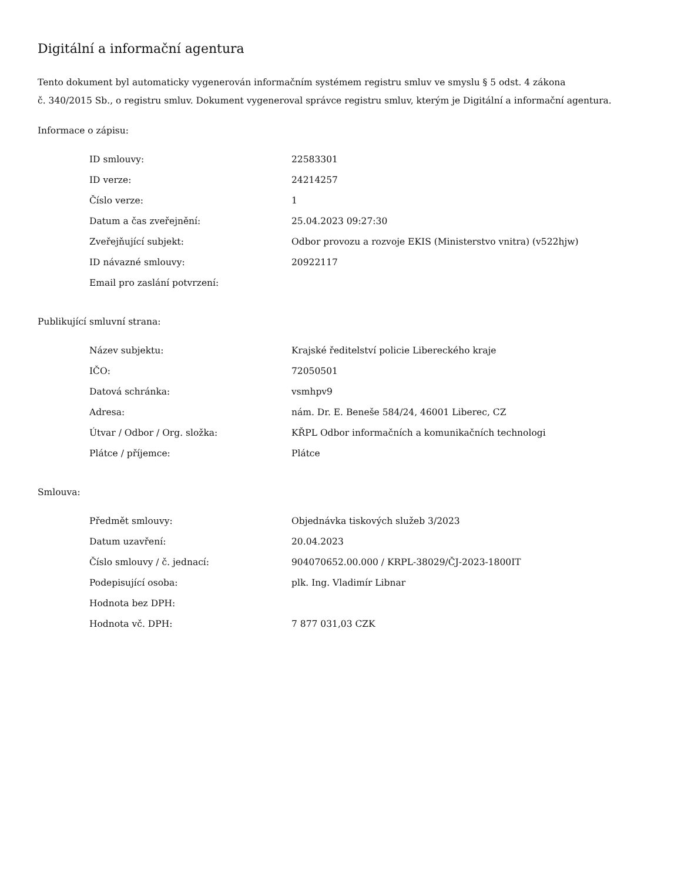Digitální a informační agentura
Tento dokument byl automaticky vygenerován informačním systémem registru smluv ve smyslu § 5 odst. 4 zákona
č. 340/2015 Sb., o registru smluv. Dokument vygeneroval správce registru smluv, kterým je Digitální a informační agentura.
Informace o zápisu:
| ID smlouvy: | 22583301 |
| ID verze: | 24214257 |
| Číslo verze: | 1 |
| Datum a čas zveřejnění: | 25.04.2023 09:27:30 |
| Zveřejňující subjekt: | Odbor provozu a rozvoje EKIS (Ministerstvo vnitra) (v522hjw) |
| ID návazné smlouvy: | 20922117 |
| Email pro zaslání potvrzení: | |
Publikující smluvní strana:
| Název subjektu: | Krajské ředitelství policie Libereckého kraje |
| IČO: | 72050501 |
| Datová schránka: | vsmhpv9 |
| Adresa: | nám. Dr. E. Beneše 584/24, 46001 Liberec, CZ |
| Útvar / Odbor / Org. složka: | KŘPL Odbor informačních a komunikačních technologi |
| Plátce / příjemce: | Plátce |
Smlouva:
| Předmět smlouvy: | Objednávka tiskových služeb 3/2023 |
| Datum uzavření: | 20.04.2023 |
| Číslo smlouvy / č. jednací: | 904070652.00.000 / KRPL-38029/ČJ-2023-1800IT |
| Podepisující osoba: | plk. Ing. Vladimír Libnar |
| Hodnota bez DPH: | |
| Hodnota vč. DPH: | 7 877 031,03 CZK |